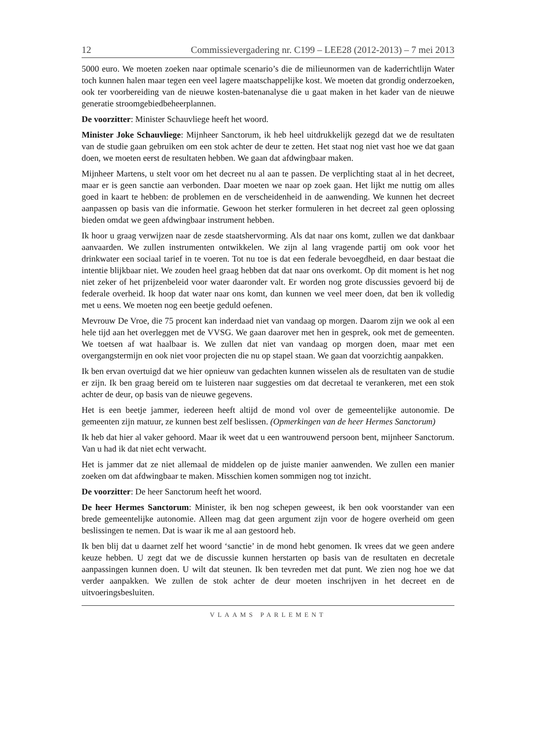12 Commissievergadering nr. C199 – LEE28 (2012-2013) – 7 mei 2013
5000 euro. We moeten zoeken naar optimale scenario’s die de milieunormen van de kaderrichtlijn Water toch kunnen halen maar tegen een veel lagere maatschappelijke kost. We moeten dat grondig onderzoeken, ook ter voorbereiding van de nieuwe kosten-batenanalyse die u gaat maken in het kader van de nieuwe generatie stroomgebiedbeheerplannen.
De voorzitter: Minister Schauvliege heeft het woord.
Minister Joke Schauvliege: Mijnheer Sanctorum, ik heb heel uitdrukkelijk gezegd dat we de resultaten van de studie gaan gebruiken om een stok achter de deur te zetten. Het staat nog niet vast hoe we dat gaan doen, we moeten eerst de resultaten hebben. We gaan dat afdwingbaar maken.
Mijnheer Martens, u stelt voor om het decreet nu al aan te passen. De verplichting staat al in het decreet, maar er is geen sanctie aan verbonden. Daar moeten we naar op zoek gaan. Het lijkt me nuttig om alles goed in kaart te hebben: de problemen en de verscheidenheid in de aanwending. We kunnen het decreet aanpassen op basis van die informatie. Gewoon het sterker formuleren in het decreet zal geen oplossing bieden omdat we geen afdwingbaar instrument hebben.
Ik hoor u graag verwijzen naar de zesde staatshervorming. Als dat naar ons komt, zullen we dat dankbaar aanvaarden. We zullen instrumenten ontwikkelen. We zijn al lang vragende partij om ook voor het drinkwater een sociaal tarief in te voeren. Tot nu toe is dat een federale bevoegdheid, en daar bestaat die intentie blijkbaar niet. We zouden heel graag hebben dat dat naar ons overkomt. Op dit moment is het nog niet zeker of het prijzenbeleid voor water daaronder valt. Er worden nog grote discussies gevoerd bij de federale overheid. Ik hoop dat water naar ons komt, dan kunnen we veel meer doen, dat ben ik volledig met u eens. We moeten nog een beetje geduld oefenen.
Mevrouw De Vroe, die 75 procent kan inderdaad niet van vandaag op morgen. Daarom zijn we ook al een hele tijd aan het overleggen met de VVSG. We gaan daarover met hen in gesprek, ook met de gemeenten. We toetsen af wat haalbaar is. We zullen dat niet van vandaag op morgen doen, maar met een overgangstermijn en ook niet voor projecten die nu op stapel staan. We gaan dat voorzichtig aanpakken.
Ik ben ervan overtuigd dat we hier opnieuw van gedachten kunnen wisselen als de resultaten van de studie er zijn. Ik ben graag bereid om te luisteren naar suggesties om dat decretaal te verankeren, met een stok achter de deur, op basis van de nieuwe gegevens.
Het is een beetje jammer, iedereen heeft altijd de mond vol over de gemeentelijke autonomie. De gemeenten zijn matuur, ze kunnen best zelf beslissen. (Opmerkingen van de heer Hermes Sanctorum)
Ik heb dat hier al vaker gehoord. Maar ik weet dat u een wantrouwend persoon bent, mijnheer Sanctorum. Van u had ik dat niet echt verwacht.
Het is jammer dat ze niet allemaal de middelen op de juiste manier aanwenden. We zullen een manier zoeken om dat afdwingbaar te maken. Misschien komen sommigen nog tot inzicht.
De voorzitter: De heer Sanctorum heeft het woord.
De heer Hermes Sanctorum: Minister, ik ben nog schepen geweest, ik ben ook voorstander van een brede gemeentelijke autonomie. Alleen mag dat geen argument zijn voor de hogere overheid om geen beslissingen te nemen. Dat is waar ik me al aan gestoord heb.
Ik ben blij dat u daarnet zelf het woord ‘sanctie’ in de mond hebt genomen. Ik vrees dat we geen andere keuze hebben. U zegt dat we de discussie kunnen herstarten op basis van de resultaten en decretale aanpassingen kunnen doen. U wilt dat steunen. Ik ben tevreden met dat punt. We zien nog hoe we dat verder aanpakken. We zullen de stok achter de deur moeten inschrijven in het decreet en de uitvoeringsbesluiten.
VLAAMS PARLEMENT